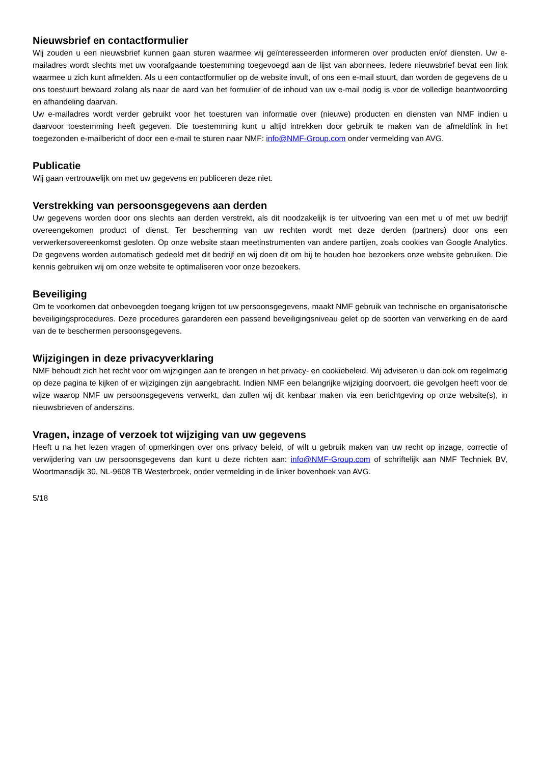Nieuwsbrief en contactformulier
Wij zouden u een nieuwsbrief kunnen gaan sturen waarmee wij geïnteresseerden informeren over producten en/of diensten. Uw e-mailadres wordt slechts met uw voorafgaande toestemming toegevoegd aan de lijst van abonnees. Iedere nieuwsbrief bevat een link waarmee u zich kunt afmelden. Als u een contactformulier op de website invult, of ons een e-mail stuurt, dan worden de gegevens de u ons toestuurt bewaard zolang als naar de aard van het formulier of de inhoud van uw e-mail nodig is voor de volledige beantwoording en afhandeling daarvan.
Uw e-mailadres wordt verder gebruikt voor het toesturen van informatie over (nieuwe) producten en diensten van NMF indien u daarvoor toestemming heeft gegeven. Die toestemming kunt u altijd intrekken door gebruik te maken van de afmeldlink in het toegezonden e-mailbericht of door een e-mail te sturen naar NMF: info@NMF-Group.com onder vermelding van AVG.
Publicatie
Wij gaan vertrouwelijk om met uw gegevens en publiceren deze niet.
Verstrekking van persoonsgegevens aan derden
Uw gegevens worden door ons slechts aan derden verstrekt, als dit noodzakelijk is ter uitvoering van een met u of met uw bedrijf overeengekomen product of dienst. Ter bescherming van uw rechten wordt met deze derden (partners) door ons een verwerkersovereenkomst gesloten. Op onze website staan meetinstrumenten van andere partijen, zoals cookies van Google Analytics. De gegevens worden automatisch gedeeld met dit bedrijf en wij doen dit om bij te houden hoe bezoekers onze website gebruiken. Die kennis gebruiken wij om onze website te optimaliseren voor onze bezoekers.
Beveiliging
Om te voorkomen dat onbevoegden toegang krijgen tot uw persoonsgegevens, maakt NMF gebruik van technische en organisatorische beveiligingsprocedures. Deze procedures garanderen een passend beveiligingsniveau gelet op de soorten van verwerking en de aard van de te beschermen persoonsgegevens.
Wijzigingen in deze privacyverklaring
NMF behoudt zich het recht voor om wijzigingen aan te brengen in het privacy- en cookiebeleid. Wij adviseren u dan ook om regelmatig op deze pagina te kijken of er wijzigingen zijn aangebracht. Indien NMF een belangrijke wijziging doorvoert, die gevolgen heeft voor de wijze waarop NMF uw persoonsgegevens verwerkt, dan zullen wij dit kenbaar maken via een berichtgeving op onze website(s), in nieuwsbrieven of anderszins.
Vragen, inzage of verzoek tot wijziging van uw gegevens
Heeft u na het lezen vragen of opmerkingen over ons privacy beleid, of wilt u gebruik maken van uw recht op inzage, correctie of verwijdering van uw persoonsgegevens dan kunt u deze richten aan: info@NMF-Group.com of schriftelijk aan NMF Techniek BV, Woortmansdijk 30, NL-9608 TB Westerbroek, onder vermelding in de linker bovenhoek van AVG.
5/18